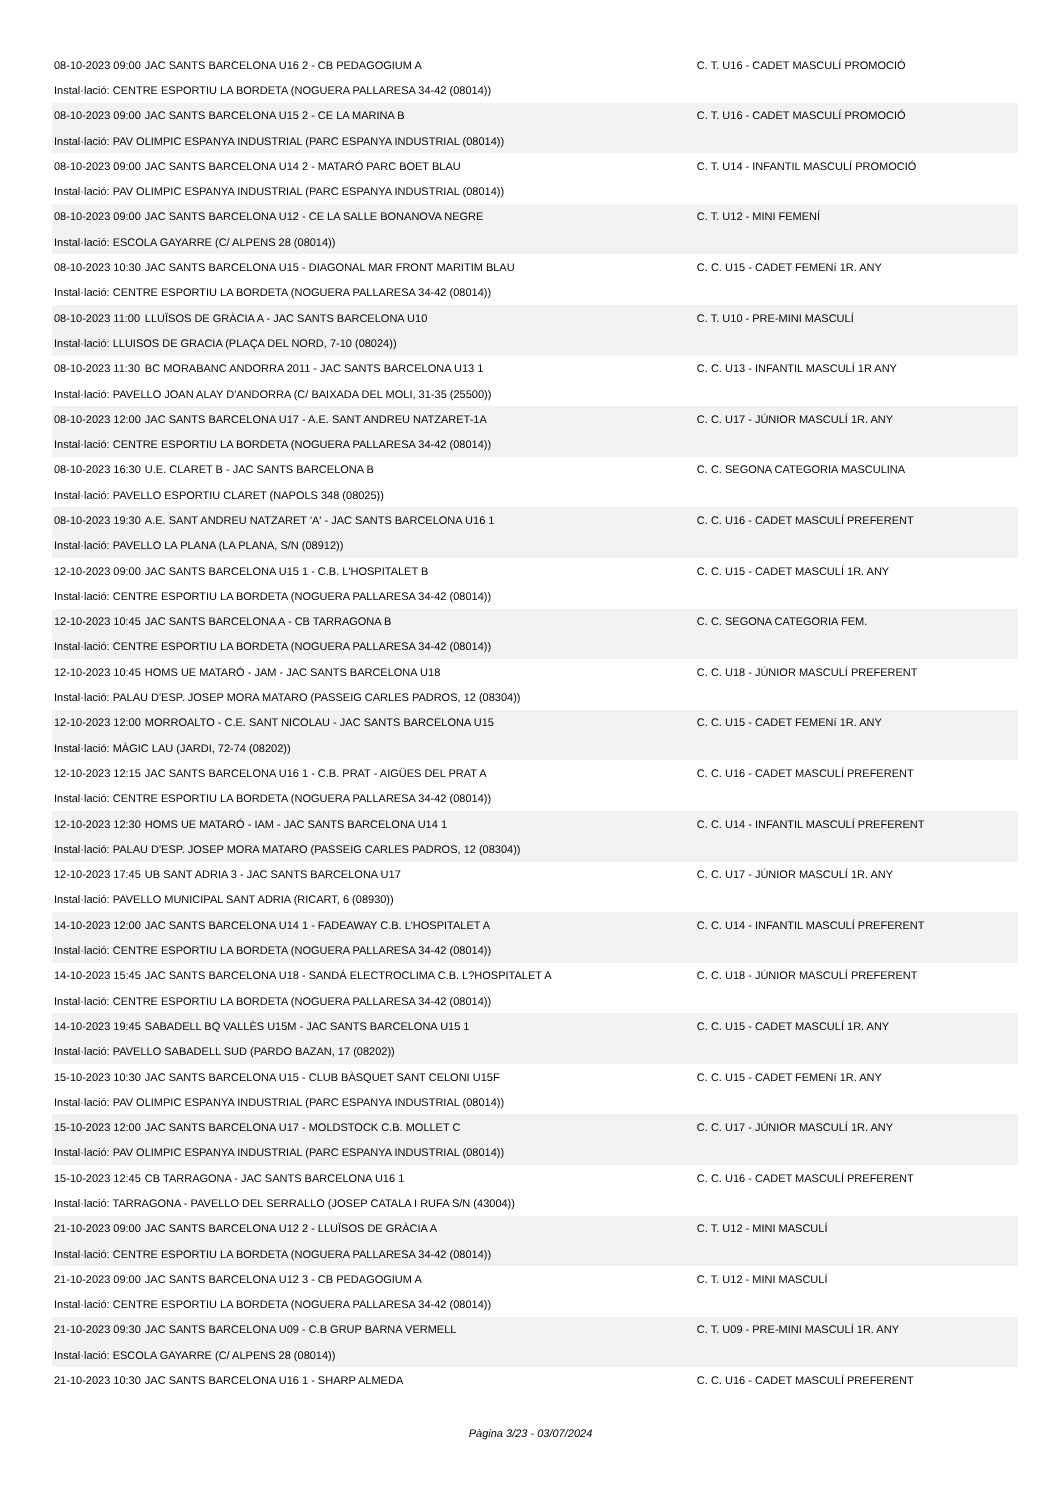| 08-10-2023 09:00 | JAC SANTS BARCELONA U16 2 - CB PEDAGOGIUM A | C. T. U16 - CADET MASCULÍ PROMOCIÓ |
| Instal·lació: CENTRE ESPORTIU LA BORDETA (NOGUERA PALLARESA 34-42 (08014)) | | |
| 08-10-2023 09:00 | JAC SANTS BARCELONA U15 2 - CE LA MARINA B | C. T. U16 - CADET MASCULÍ PROMOCIÓ |
| Instal·lació: PAV OLIMPIC ESPANYA INDUSTRIAL (PARC ESPANYA INDUSTRIAL (08014)) | | |
| 08-10-2023 09:00 | JAC SANTS BARCELONA U14 2 - MATARÓ PARC BOET BLAU | C. T. U14 - INFANTIL MASCULÍ PROMOCIÓ |
| Instal·lació: PAV OLIMPIC ESPANYA INDUSTRIAL (PARC ESPANYA INDUSTRIAL (08014)) | | |
| 08-10-2023 09:00 | JAC SANTS BARCELONA U12 - CE LA SALLE BONANOVA NEGRE | C. T. U12 - MINI FEMENÍ |
| Instal·lació: ESCOLA GAYARRE (C/ ALPENS 28 (08014)) | | |
| 08-10-2023 10:30 | JAC SANTS BARCELONA U15 - DIAGONAL MAR FRONT MARITIM BLAU | C. C. U15 - CADET FEMENí 1R. ANY |
| Instal·lació: CENTRE ESPORTIU LA BORDETA (NOGUERA PALLARESA 34-42 (08014)) | | |
| 08-10-2023 11:00 | LLUÏSOS DE GRÀCIA A - JAC SANTS BARCELONA U10 | C. T. U10 - PRE-MINI MASCULÍ |
| Instal·lació: LLUISOS DE GRACIA (PLAÇA DEL NORD, 7-10 (08024)) | | |
| 08-10-2023 11:30 | BC MORABANC ANDORRA 2011 - JAC SANTS BARCELONA U13 1 | C. C. U13 - INFANTIL MASCULÍ 1R ANY |
| Instal·lació: PAVELLO JOAN ALAY D'ANDORRA (C/ BAIXADA DEL MOLI, 31-35 (25500)) | | |
| 08-10-2023 12:00 | JAC SANTS BARCELONA U17 - A.E. SANT ANDREU NATZARET-1A | C. C. U17 - JÚNIOR MASCULÍ 1R. ANY |
| Instal·lació: CENTRE ESPORTIU LA BORDETA (NOGUERA PALLARESA 34-42 (08014)) | | |
| 08-10-2023 16:30 | U.E. CLARET B - JAC SANTS BARCELONA B | C. C. SEGONA CATEGORIA MASCULINA |
| Instal·lació: PAVELLO ESPORTIU CLARET (NAPOLS 348 (08025)) | | |
| 08-10-2023 19:30 | A.E. SANT ANDREU NATZARET 'A' - JAC SANTS BARCELONA U16 1 | C. C. U16 - CADET MASCULÍ PREFERENT |
| Instal·lació: PAVELLO LA PLANA (LA PLANA, S/N (08912)) | | |
| 12-10-2023 09:00 | JAC SANTS BARCELONA U15 1 - C.B. L'HOSPITALET B | C. C. U15 - CADET MASCULÍ 1R. ANY |
| Instal·lació: CENTRE ESPORTIU LA BORDETA (NOGUERA PALLARESA 34-42 (08014)) | | |
| 12-10-2023 10:45 | JAC SANTS BARCELONA A - CB TARRAGONA B | C. C. SEGONA CATEGORIA FEM. |
| Instal·lació: CENTRE ESPORTIU LA BORDETA (NOGUERA PALLARESA 34-42 (08014)) | | |
| 12-10-2023 10:45 | HOMS UE MATARÓ - JAM - JAC SANTS BARCELONA U18 | C. C. U18 - JÚNIOR MASCULÍ PREFERENT |
| Instal·lació: PALAU D'ESP. JOSEP MORA MATARO (PASSEIG CARLES PADROS, 12 (08304)) | | |
| 12-10-2023 12:00 | MORROALTO - C.E. SANT NICOLAU - JAC SANTS BARCELONA U15 | C. C. U15 - CADET FEMENí 1R. ANY |
| Instal·lació: MÀGIC LAU (JARDI, 72-74 (08202)) | | |
| 12-10-2023 12:15 | JAC SANTS BARCELONA U16 1 - C.B. PRAT - AIGÜES DEL PRAT A | C. C. U16 - CADET MASCULÍ PREFERENT |
| Instal·lació: CENTRE ESPORTIU LA BORDETA (NOGUERA PALLARESA 34-42 (08014)) | | |
| 12-10-2023 12:30 | HOMS UE MATARÓ - IAM - JAC SANTS BARCELONA U14 1 | C. C. U14 - INFANTIL MASCULÍ PREFERENT |
| Instal·lació: PALAU D'ESP. JOSEP MORA MATARO (PASSEIG CARLES PADROS, 12 (08304)) | | |
| 12-10-2023 17:45 | UB SANT ADRIA 3 - JAC SANTS BARCELONA U17 | C. C. U17 - JÚNIOR MASCULÍ 1R. ANY |
| Instal·lació: PAVELLO MUNICIPAL SANT ADRIA (RICART, 6 (08930)) | | |
| 14-10-2023 12:00 | JAC SANTS BARCELONA U14 1 - FADEAWAY C.B. L'HOSPITALET A | C. C. U14 - INFANTIL MASCULÍ PREFERENT |
| Instal·lació: CENTRE ESPORTIU LA BORDETA (NOGUERA PALLARESA 34-42 (08014)) | | |
| 14-10-2023 15:45 | JAC SANTS BARCELONA U18 - SANDÁ ELECTROCLIMA C.B. L?HOSPITALET A | C. C. U18 - JÚNIOR MASCULÍ PREFERENT |
| Instal·lació: CENTRE ESPORTIU LA BORDETA (NOGUERA PALLARESA 34-42 (08014)) | | |
| 14-10-2023 19:45 | SABADELL BQ VALLÈS U15M - JAC SANTS BARCELONA U15 1 | C. C. U15 - CADET MASCULÍ 1R. ANY |
| Instal·lació: PAVELLO SABADELL SUD (PARDO BAZAN, 17 (08202)) | | |
| 15-10-2023 10:30 | JAC SANTS BARCELONA U15 - CLUB BÀSQUET SANT CELONI U15F | C. C. U15 - CADET FEMENí 1R. ANY |
| Instal·lació: PAV OLIMPIC ESPANYA INDUSTRIAL (PARC ESPANYA INDUSTRIAL (08014)) | | |
| 15-10-2023 12:00 | JAC SANTS BARCELONA U17 - MOLDSTOCK C.B. MOLLET C | C. C. U17 - JÚNIOR MASCULÍ 1R. ANY |
| Instal·lació: PAV OLIMPIC ESPANYA INDUSTRIAL (PARC ESPANYA INDUSTRIAL (08014)) | | |
| 15-10-2023 12:45 | CB TARRAGONA - JAC SANTS BARCELONA U16 1 | C. C. U16 - CADET MASCULÍ PREFERENT |
| Instal·lació: TARRAGONA - PAVELLO DEL SERRALLO (JOSEP CATALA I RUFA S/N (43004)) | | |
| 21-10-2023 09:00 | JAC SANTS BARCELONA U12 2 - LLUÏSOS DE GRÀCIA A | C. T. U12 - MINI MASCULÍ |
| Instal·lació: CENTRE ESPORTIU LA BORDETA (NOGUERA PALLARESA 34-42 (08014)) | | |
| 21-10-2023 09:00 | JAC SANTS BARCELONA U12 3 - CB PEDAGOGIUM A | C. T. U12 - MINI MASCULÍ |
| Instal·lació: CENTRE ESPORTIU LA BORDETA (NOGUERA PALLARESA 34-42 (08014)) | | |
| 21-10-2023 09:30 | JAC SANTS BARCELONA U09 - C.B GRUP BARNA VERMELL | C. T. U09 - PRE-MINI MASCULÍ 1R. ANY |
| Instal·lació: ESCOLA GAYARRE (C/ ALPENS 28 (08014)) | | |
| 21-10-2023 10:30 | JAC SANTS BARCELONA U16 1 - SHARP ALMEDA | C. C. U16 - CADET MASCULÍ PREFERENT |
Pàgina 3/23 - 03/07/2024